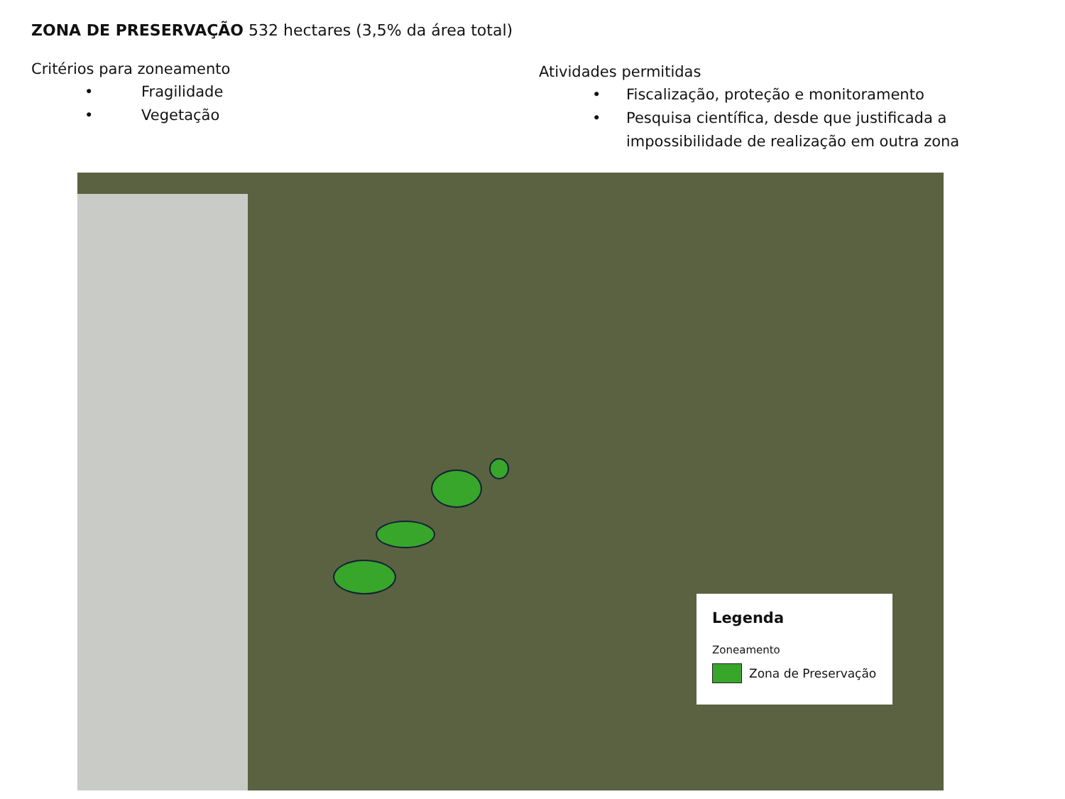ZONA DE PRESERVAÇÃO 532 hectares (3,5% da área total)
Critérios para zoneamento
• Fragilidade
• Vegetação
Atividades permitidas
• Fiscalização, proteção e monitoramento
• Pesquisa científica, desde que justificada a impossibilidade de realização em outra zona
Legenda
Zoneamento
Zona de Preservação